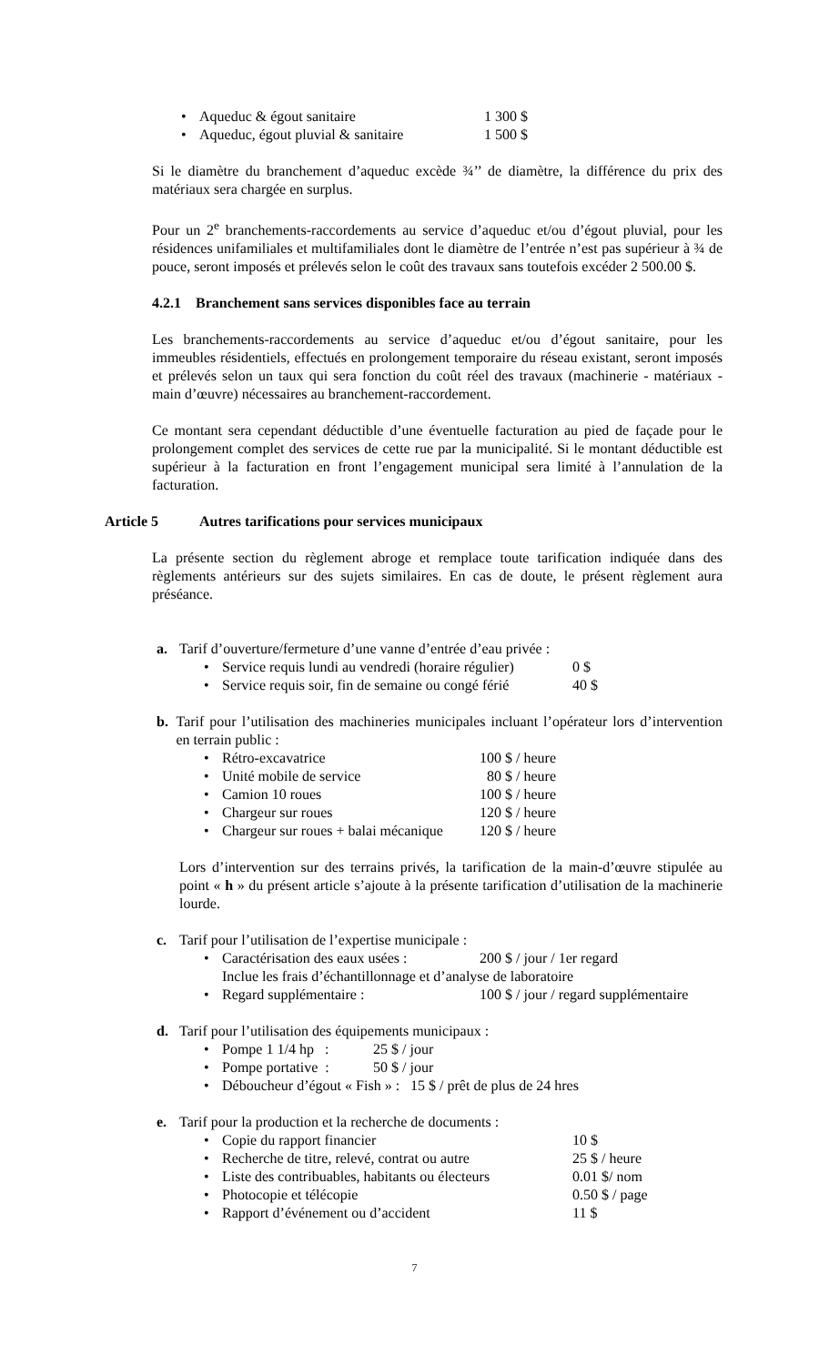• Aqueduc & égout sanitaire 1 300 $
• Aqueduc, égout pluvial & sanitaire 1 500 $
Si le diamètre du branchement d’aqueduc excède ¾’’ de diamètre, la différence du prix des matériaux sera chargée en surplus.
Pour un 2<sup>e</sup> branchements-raccordements au service d’aqueduc et/ou d’égout pluvial, pour les résidences unifamiliales et multifamiliales dont le diamètre de l’entrée n’est pas supérieur à ¾ de pouce, seront imposés et prélevés selon le coût des travaux sans toutefois excéder 2 500.00 $.
4.2.1 Branchement sans services disponibles face au terrain
Les branchements-raccordements au service d’aqueduc et/ou d’égout sanitaire, pour les immeubles résidentiels, effectués en prolongement temporaire du réseau existant, seront imposés et prélevés selon un taux qui sera fonction du coût réel des travaux (machinerie - matériaux - main d’œuvre) nécessaires au branchement-raccordement.
Ce montant sera cependant déductible d’une éventuelle facturation au pied de façade pour le prolongement complet des services de cette rue par la municipalité. Si le montant déductible est supérieur à la facturation en front l’engagement municipal sera limité à l’annulation de la facturation.
Article 5 Autres tarifications pour services municipaux
La présente section du règlement abroge et remplace toute tarification indiquée dans des règlements antérieurs sur des sujets similaires. En cas de doute, le présent règlement aura préséance.
a. Tarif d’ouverture/fermeture d’une vanne d’entrée d’eau privée :
• Service requis lundi au vendredi (horaire régulier) 0 $
• Service requis soir, fin de semaine ou congé férié 40 $
b. Tarif pour l’utilisation des machineries municipales incluant l’opérateur lors d’intervention en terrain public :
• Rétro-excavatrice 100 $ / heure
• Unité mobile de service 80 $ / heure
• Camion 10 roues 100 $ / heure
• Chargeur sur roues 120 $ / heure
• Chargeur sur roues + balai mécanique 120 $ / heure
Lors d’intervention sur des terrains privés, la tarification de la main-d’œuvre stipulée au point « h » du présent article s’ajoute à la présente tarification d’utilisation de la machinerie lourde.
c. Tarif pour l’utilisation de l’expertise municipale :
• Caractérisation des eaux usées : 200 $ / jour / 1er regard
Inclue les frais d’échantillonnage et d’analyse de laboratoire
• Regard supplémentaire : 100 $ / jour / regard supplémentaire
d. Tarif pour l’utilisation des équipements municipaux :
• Pompe 1 1/4 hp : 25 $ / jour
• Pompe portative : 50 $ / jour
• Déboucheur d’égout « Fish » : 15 $ / prêt de plus de 24 hres
e. Tarif pour la production et la recherche de documents :
• Copie du rapport financier 10 $
• Recherche de titre, relevé, contrat ou autre 25 $ / heure
• Liste des contribuables, habitants ou électeurs 0.01 $/ nom
• Photocopie et télécopie 0.50 $ / page
• Rapport d’événement ou d’accident 11 $
7